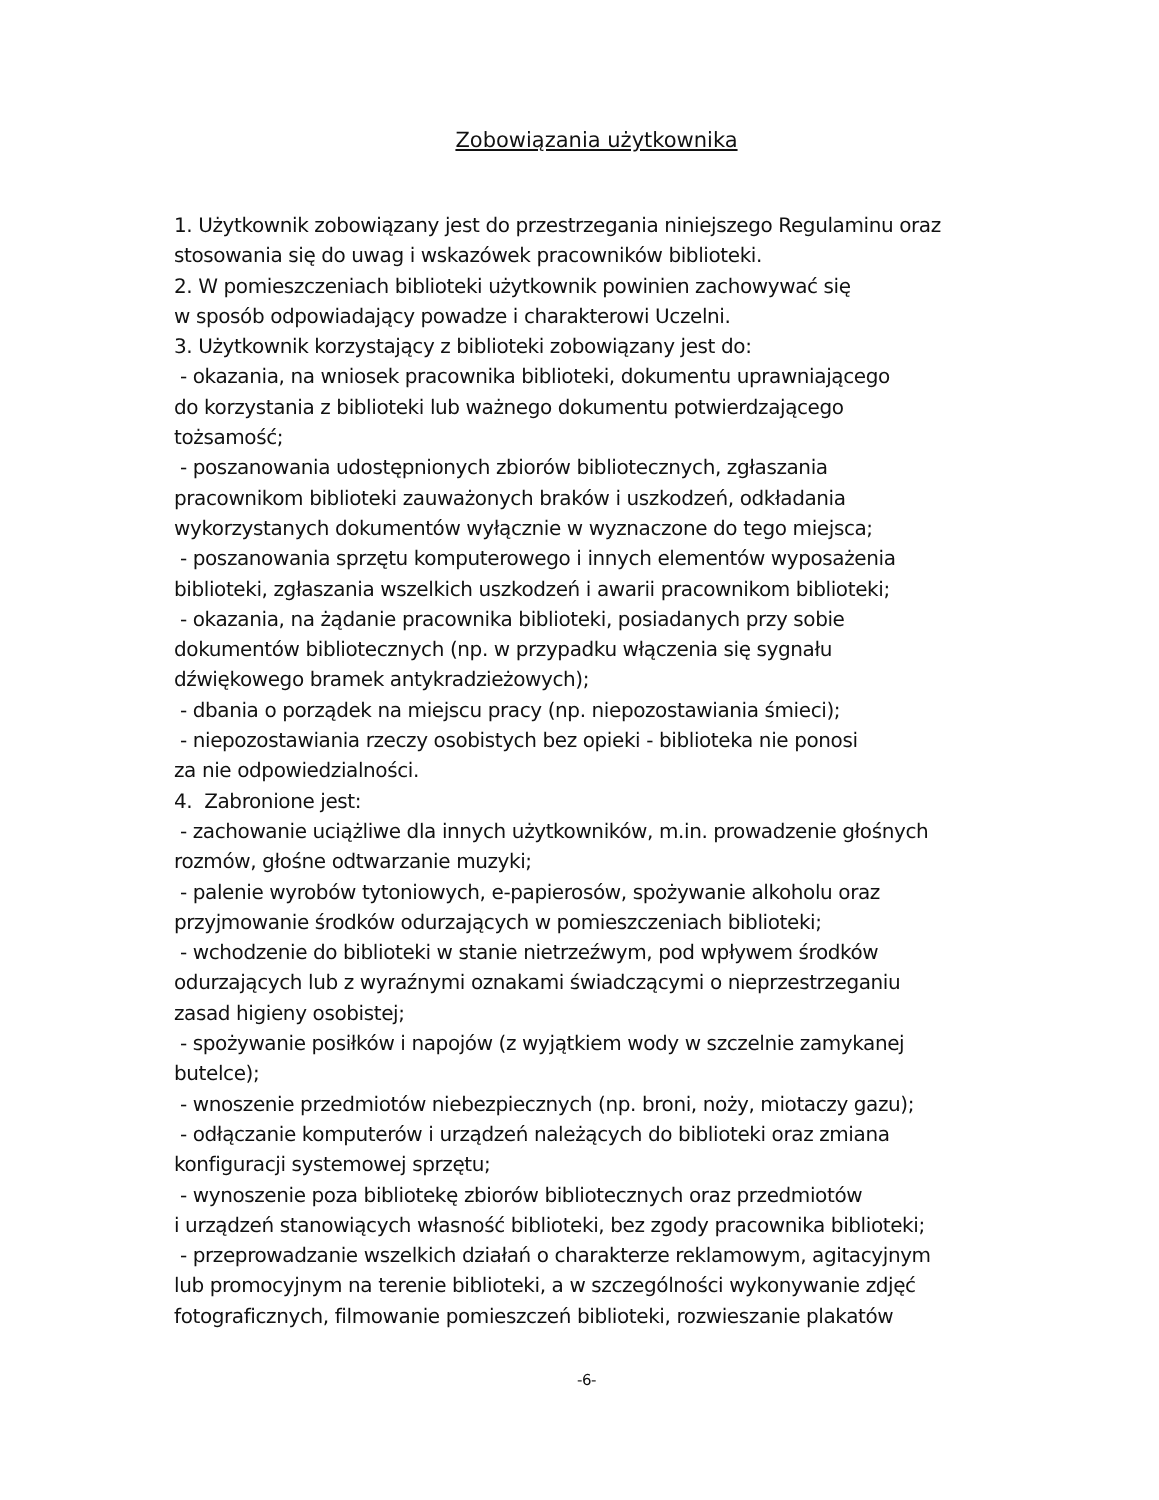Zobowiązania użytkownika
1. Użytkownik zobowiązany jest do przestrzegania niniejszego Regulaminu oraz stosowania się do uwag i wskazówek pracowników biblioteki.
2. W pomieszczeniach biblioteki użytkownik powinien zachowywać się
w sposób odpowiadający powadze i charakterowi Uczelni.
3. Użytkownik korzystający z biblioteki zobowiązany jest do:
- okazania, na wniosek pracownika biblioteki, dokumentu uprawniającego
do korzystania z biblioteki lub ważnego dokumentu potwierdzającego
tożsamość;
- poszanowania udostępnionych zbiorów bibliotecznych, zgłaszania
pracownikom biblioteki zauważonych braków i uszkodzeń, odkładania
wykorzystanych dokumentów wyłącznie w wyznaczone do tego miejsca;
- poszanowania sprzętu komputerowego i innych elementów wyposażenia
biblioteki, zgłaszania wszelkich uszkodzeń i awarii pracownikom biblioteki;
- okazania, na żądanie pracownika biblioteki, posiadanych przy sobie
dokumentów bibliotecznych (np. w przypadku włączenia się sygnału
dźwiękowego bramek antykradzieżowych);
- dbania o porządek na miejscu pracy (np. niepozostawiania śmieci);
- niepozostawiania rzeczy osobistych bez opieki - biblioteka nie ponosi
za nie odpowiedzialności.
4. Zabronione jest:
- zachowanie uciążliwe dla innych użytkowników, m.in. prowadzenie głośnych
rozmów, głośne odtwarzanie muzyki;
- palenie wyrobów tytoniowych, e-papierosów, spożywanie alkoholu oraz
przyjmowanie środków odurzających w pomieszczeniach biblioteki;
- wchodzenie do biblioteki w stanie nietrzeźwym, pod wpływem środków
odurzających lub z wyraźnymi oznakami świadczącymi o nieprzestrzeganiu
zasad higieny osobistej;
- spożywanie posiłków i napojów (z wyjątkiem wody w szczelnie zamykanej
butelce);
- wnoszenie przedmiotów niebezpiecznych (np. broni, noży, miotaczy gazu);
- odłączanie komputerów i urządzeń należących do biblioteki oraz zmiana
konfiguracji systemowej sprzętu;
- wynoszenie poza bibliotekę zbiorów bibliotecznych oraz przedmiotów
i urządzeń stanowiących własność biblioteki, bez zgody pracownika biblioteki;
- przeprowadzanie wszelkich działań o charakterze reklamowym, agitacyjnym
lub promocyjnym na terenie biblioteki, a w szczególności wykonywanie zdjęć
fotograficznych, filmowanie pomieszczeń biblioteki, rozwieszanie plakatów
-6-